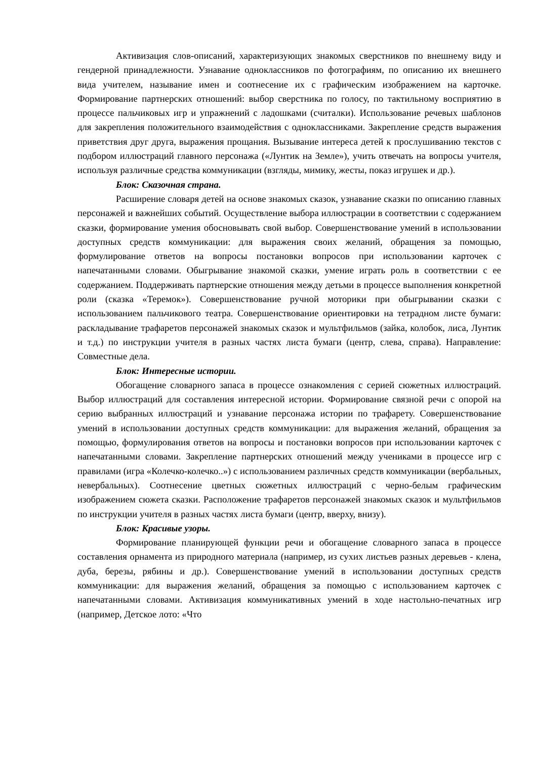Активизация слов-описаний, характеризующих знакомых сверстников по внешнему виду и гендерной принадлежности. Узнавание одноклассников по фотографиям, по описанию их внешнего вида учителем, называние имен и соотнесение их с графическим изображением на карточке. Формирование партнерских отношений: выбор сверстника по голосу, по тактильному восприятию в процессе пальчиковых игр и упражнений с ладошками (считалки). Использование речевых шаблонов для закрепления положительного взаимодействия с одноклассниками. Закрепление средств выражения приветствия друг друга, выражения прощания. Вызывание интереса детей к прослушиванию текстов с подбором иллюстраций главного персонажа («Лунтик на Земле»), учить отвечать на вопросы учителя, используя различные средства коммуникации (взгляды, мимику, жесты, показ игрушек и др.).
Блок: Сказочная страна.
Расширение словаря детей на основе знакомых сказок, узнавание сказки по описанию главных персонажей и важнейших событий. Осуществление выбора иллюстрации в соответствии с содержанием сказки, формирование умения обосновывать свой выбор. Совершенствование умений в использовании доступных средств коммуникации: для выражения своих желаний, обращения за помощью, формулирование ответов на вопросы постановки вопросов при использовании карточек с напечатанными словами. Обыгрывание знакомой сказки, умение играть роль в соответствии с ее содержанием. Поддерживать партнерские отношения между детьми в процессе выполнения конкретной роли (сказка «Теремок»). Совершенствование ручной моторики при обыгрывании сказки с использованием пальчикового театра. Совершенствование ориентировки на тетрадном листе бумаги: раскладывание трафаретов персонажей знакомых сказок и мультфильмов (зайка, колобок, лиса, Лунтик и т.д.) по инструкции учителя в разных частях листа бумаги (центр, слева, справа). Направление: Совместные дела.
Блок: Интересные истории.
Обогащение словарного запаса в процессе ознакомления с серией сюжетных иллюстраций. Выбор иллюстраций для составления интересной истории. Формирование связной речи с опорой на серию выбранных иллюстраций и узнавание персонажа истории по трафарету. Совершенствование умений в использовании доступных средств коммуникации: для выражения желаний, обращения за помощью, формулирования ответов на вопросы и постановки вопросов при использовании карточек с напечатанными словами. Закрепление партнерских отношений между учениками в процессе игр с правилами (игра «Колечко-колечко..») с использованием различных средств коммуникации (вербальных, невербальных). Соотнесение цветных сюжетных иллюстраций с черно-белым графическим изображением сюжета сказки. Расположение трафаретов персонажей знакомых сказок и мультфильмов по инструкции учителя в разных частях листа бумаги (центр, вверху, внизу).
Блок: Красивые узоры.
Формирование планирующей функции речи и обогащение словарного запаса в процессе составления орнамента из природного материала (например, из сухих листьев разных деревьев - клена, дуба, березы, рябины и др.). Совершенствование умений в использовании доступных средств коммуникации: для выражения желаний, обращения за помощью с использованием карточек с напечатанными словами. Активизация коммуникативных умений в ходе настольно-печатных игр (например, Детское лото: «Что